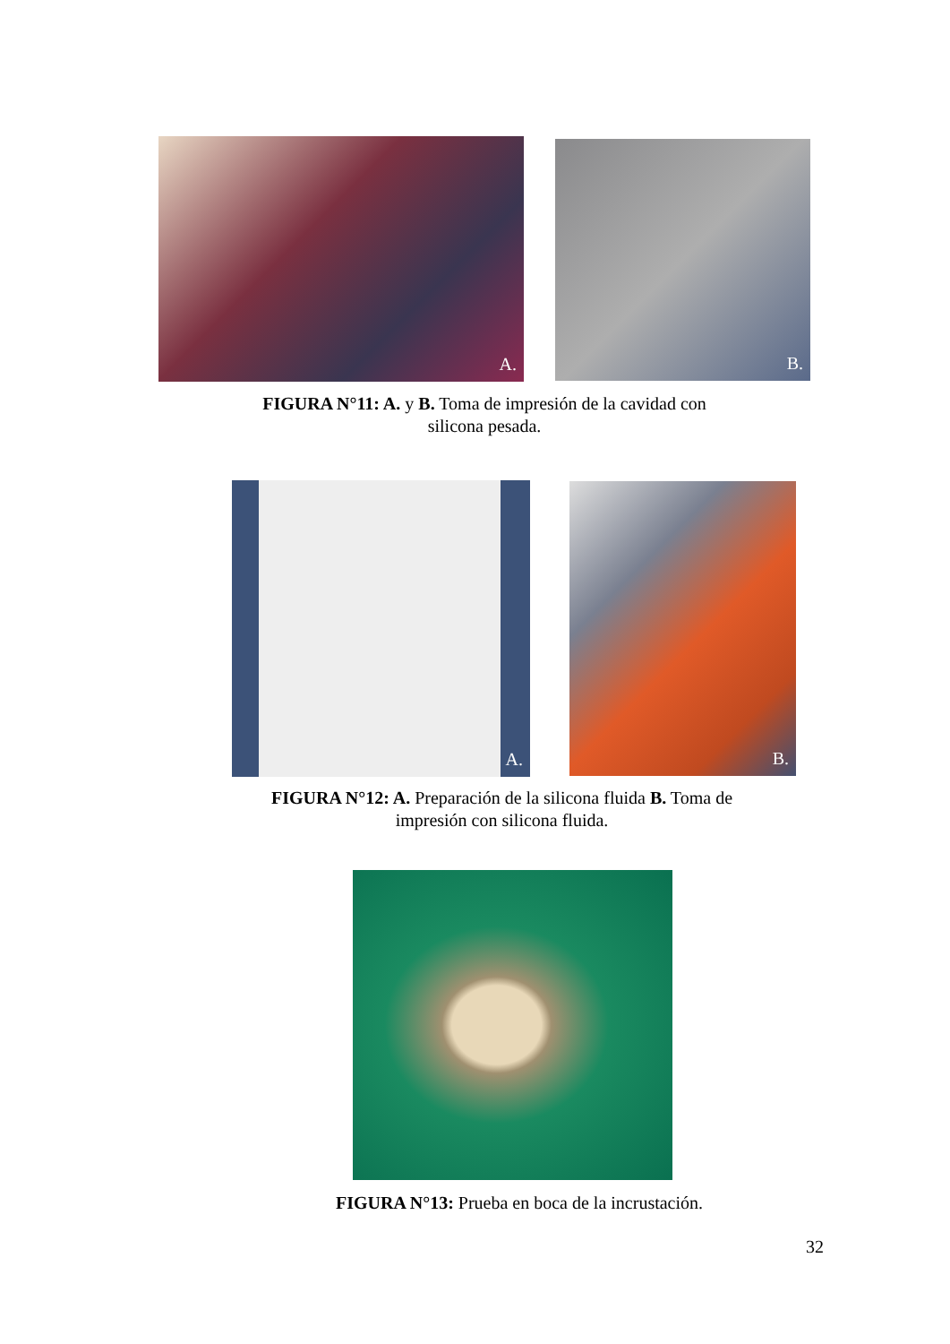A.
B.
FIGURA N°11: A. y B. Toma de impresión de la cavidad con
silicona pesada.
A.
B.
FIGURA N°12: A. Preparación de la silicona fluida B. Toma de
impresión con silicona fluida.
FIGURA N°13: Prueba en boca de la incrustación.
32